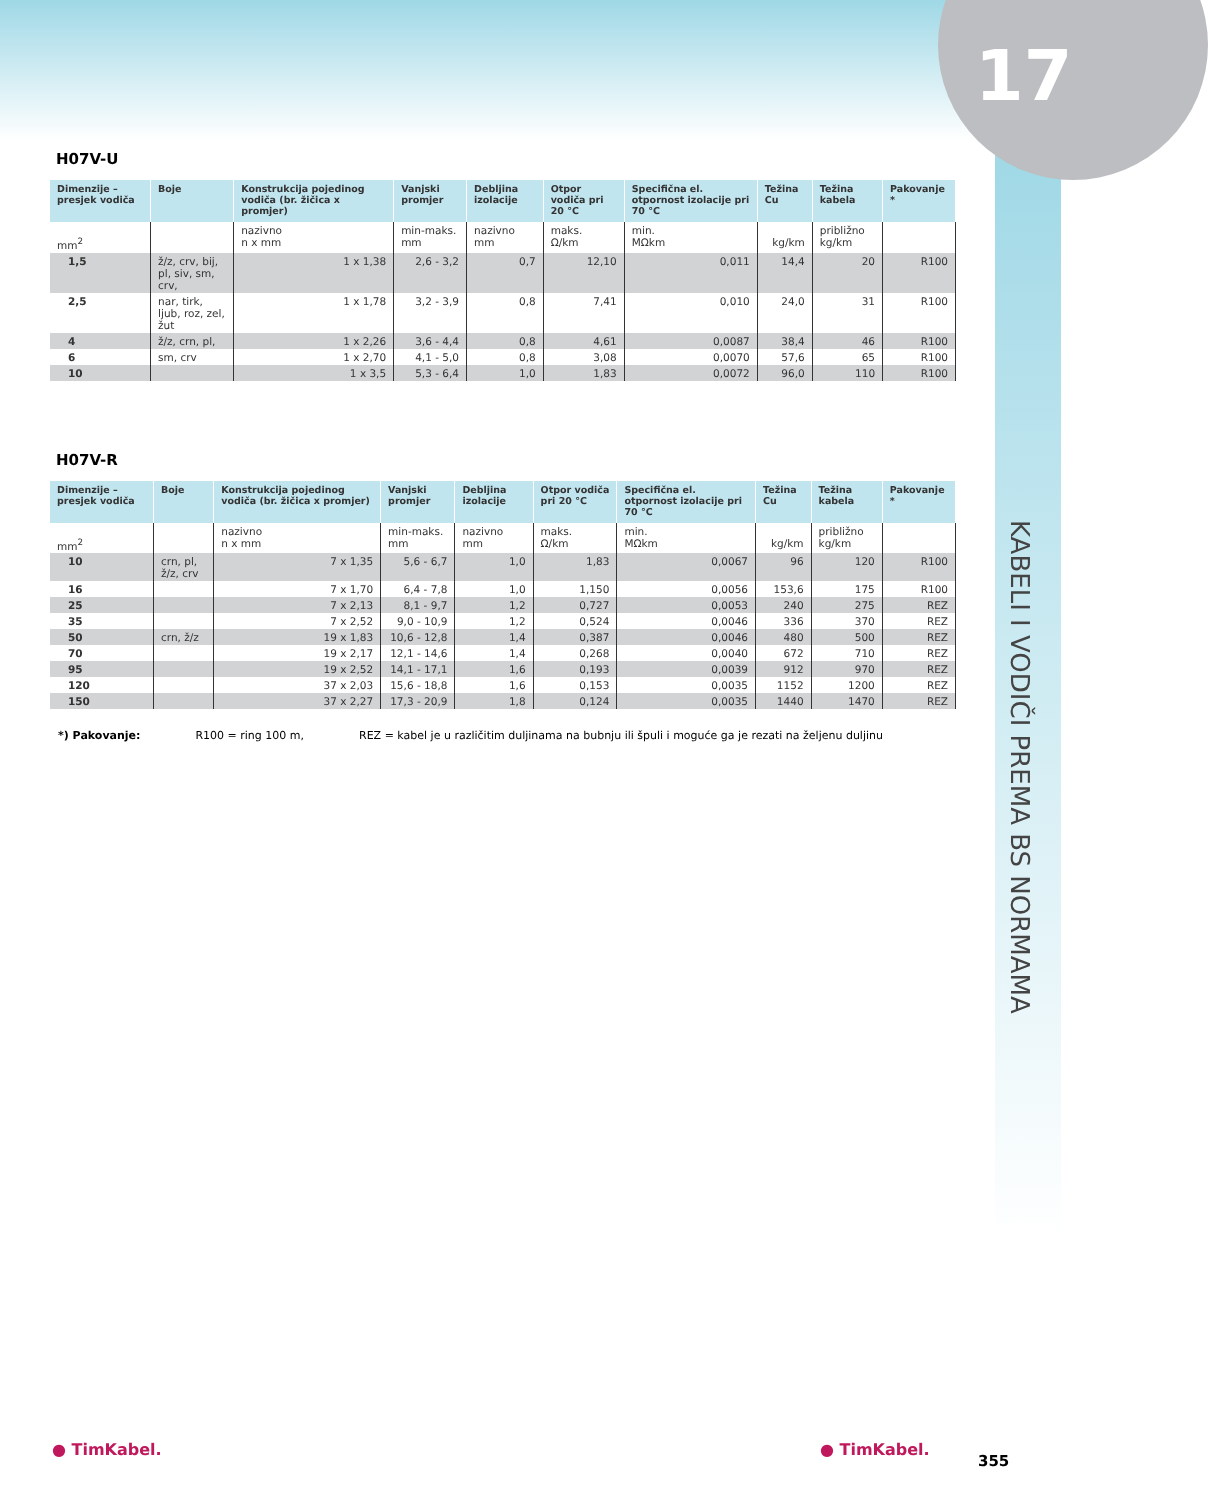17
KABELI I VODIČI PREMA BS NORMAMA
H07V-U
| Dimenzije – presjek vodiča | Boje | Konstrukcija pojedinog vodiča (br. žičica x promjer) | Vanjski promjer | Debljina izolacije | Otpor vodiča pri 20 °C | Specifična el. otpornost izolacije pri 70 °C | Težina Cu | Težina kabela | Pakovanje * |
| --- | --- | --- | --- | --- | --- | --- | --- | --- | --- |
| mm<sup>2</sup> | | nazivno n x mm | min-maks. mm | nazivno mm | maks. Ω/km | min. MΩkm | kg/km | približno kg/km | |
| 1,5 | ž/z, crv, bij, pl, siv, sm, crv, | 1 x 1,38 | 2,6 - 3,2 | 0,7 | 12,10 | 0,011 | 14,4 | 20 | R100 |
| 2,5 | nar, tirk, ljub, roz, zel, žut | 1 x 1,78 | 3,2 - 3,9 | 0,8 | 7,41 | 0,010 | 24,0 | 31 | R100 |
| 4 | ž/z, crn, pl, | 1 x 2,26 | 3,6 - 4,4 | 0,8 | 4,61 | 0,0087 | 38,4 | 46 | R100 |
| 6 | sm, crv | 1 x 2,70 | 4,1 - 5,0 | 0,8 | 3,08 | 0,0070 | 57,6 | 65 | R100 |
| 10 | | 1 x 3,5 | 5,3 - 6,4 | 1,0 | 1,83 | 0,0072 | 96,0 | 110 | R100 |
H07V-R
| Dimenzije – presjek vodiča | Boje | Konstrukcija pojedinog vodiča (br. žičica x promjer) | Vanjski promjer | Debljina izolacije | Otpor vodiča pri 20 °C | Specifična el. otpornost izolacije pri 70 °C | Težina Cu | Težina kabela | Pakovanje * |
| --- | --- | --- | --- | --- | --- | --- | --- | --- | --- |
| mm<sup>2</sup> | | nazivno n x mm | min-maks. mm | nazivno mm | maks. Ω/km | min. MΩkm | kg/km | približno kg/km | |
| 10 | crn, pl, ž/z, crv | 7 x 1,35 | 5,6 - 6,7 | 1,0 | 1,83 | 0,0067 | 96 | 120 | R100 |
| 16 | | 7 x 1,70 | 6,4 - 7,8 | 1,0 | 1,150 | 0,0056 | 153,6 | 175 | R100 |
| 25 | | 7 x 2,13 | 8,1 - 9,7 | 1,2 | 0,727 | 0,0053 | 240 | 275 | REZ |
| 35 | | 7 x 2,52 | 9,0 - 10,9 | 1,2 | 0,524 | 0,0046 | 336 | 370 | REZ |
| 50 | crn, ž/z | 19 x 1,83 | 10,6 - 12,8 | 1,4 | 0,387 | 0,0046 | 480 | 500 | REZ |
| 70 | | 19 x 2,17 | 12,1 - 14,6 | 1,4 | 0,268 | 0,0040 | 672 | 710 | REZ |
| 95 | | 19 x 2,52 | 14,1 - 17,1 | 1,6 | 0,193 | 0,0039 | 912 | 970 | REZ |
| 120 | | 37 x 2,03 | 15,6 - 18,8 | 1,6 | 0,153 | 0,0035 | 1152 | 1200 | REZ |
| 150 | | 37 x 2,27 | 17,3 - 20,9 | 1,8 | 0,124 | 0,0035 | 1440 | 1470 | REZ |
*) Pakovanje: R100 = ring 100 m, REZ = kabel je u različitim duljinama na bubnju ili špuli i moguće ga je rezati na željenu duljinu
● TimKabel. ● TimKabel.
355